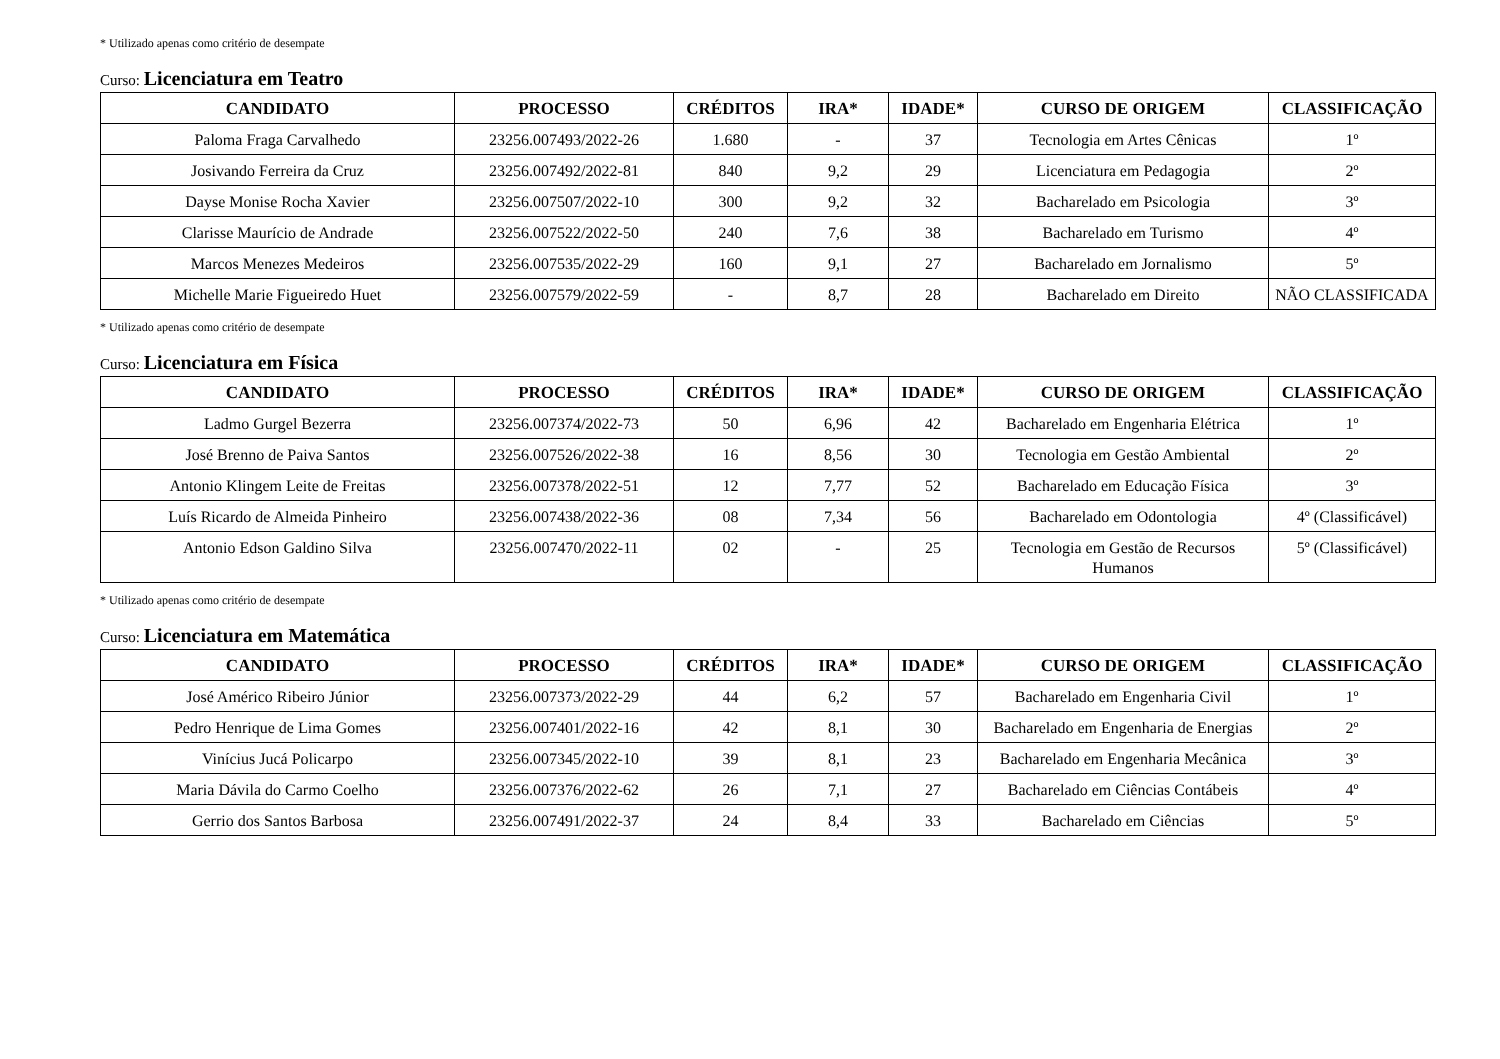* Utilizado apenas como critério de desempate
Curso: Licenciatura em Teatro
| CANDIDATO | PROCESSO | CRÉDITOS | IRA* | IDADE* | CURSO DE ORIGEM | CLASSIFICAÇÃO |
| --- | --- | --- | --- | --- | --- | --- |
| Paloma Fraga Carvalhedo | 23256.007493/2022-26 | 1.680 | - | 37 | Tecnologia em Artes Cênicas | 1º |
| Josivando Ferreira da Cruz | 23256.007492/2022-81 | 840 | 9,2 | 29 | Licenciatura em Pedagogia | 2º |
| Dayse Monise Rocha Xavier | 23256.007507/2022-10 | 300 | 9,2 | 32 | Bacharelado em Psicologia | 3º |
| Clarisse Maurício de Andrade | 23256.007522/2022-50 | 240 | 7,6 | 38 | Bacharelado em Turismo | 4º |
| Marcos Menezes Medeiros | 23256.007535/2022-29 | 160 | 9,1 | 27 | Bacharelado em Jornalismo | 5º |
| Michelle Marie Figueiredo Huet | 23256.007579/2022-59 | - | 8,7 | 28 | Bacharelado em Direito | NÃO CLASSIFICADA |
* Utilizado apenas como critério de desempate
Curso: Licenciatura em Física
| CANDIDATO | PROCESSO | CRÉDITOS | IRA* | IDADE* | CURSO DE ORIGEM | CLASSIFICAÇÃO |
| --- | --- | --- | --- | --- | --- | --- |
| Ladmo Gurgel Bezerra | 23256.007374/2022-73 | 50 | 6,96 | 42 | Bacharelado em Engenharia Elétrica | 1º |
| José Brenno de Paiva Santos | 23256.007526/2022-38 | 16 | 8,56 | 30 | Tecnologia em Gestão Ambiental | 2º |
| Antonio Klingem Leite de Freitas | 23256.007378/2022-51 | 12 | 7,77 | 52 | Bacharelado em Educação Física | 3º |
| Luís Ricardo de Almeida Pinheiro | 23256.007438/2022-36 | 08 | 7,34 | 56 | Bacharelado em Odontologia | 4º (Classificável) |
| Antonio Edson Galdino Silva | 23256.007470/2022-11 | 02 | - | 25 | Tecnologia em Gestão de Recursos Humanos | 5º (Classificável) |
* Utilizado apenas como critério de desempate
Curso: Licenciatura em Matemática
| CANDIDATO | PROCESSO | CRÉDITOS | IRA* | IDADE* | CURSO DE ORIGEM | CLASSIFICAÇÃO |
| --- | --- | --- | --- | --- | --- | --- |
| José Américo Ribeiro Júnior | 23256.007373/2022-29 | 44 | 6,2 | 57 | Bacharelado em Engenharia Civil | 1º |
| Pedro Henrique de Lima Gomes | 23256.007401/2022-16 | 42 | 8,1 | 30 | Bacharelado em Engenharia de Energias | 2º |
| Vinícius Jucá Policarpo | 23256.007345/2022-10 | 39 | 8,1 | 23 | Bacharelado em Engenharia Mecânica | 3º |
| Maria Dávila do Carmo Coelho | 23256.007376/2022-62 | 26 | 7,1 | 27 | Bacharelado em Ciências Contábeis | 4º |
| Gerrio dos Santos Barbosa | 23256.007491/2022-37 | 24 | 8,4 | 33 | Bacharelado em Ciências | 5º |